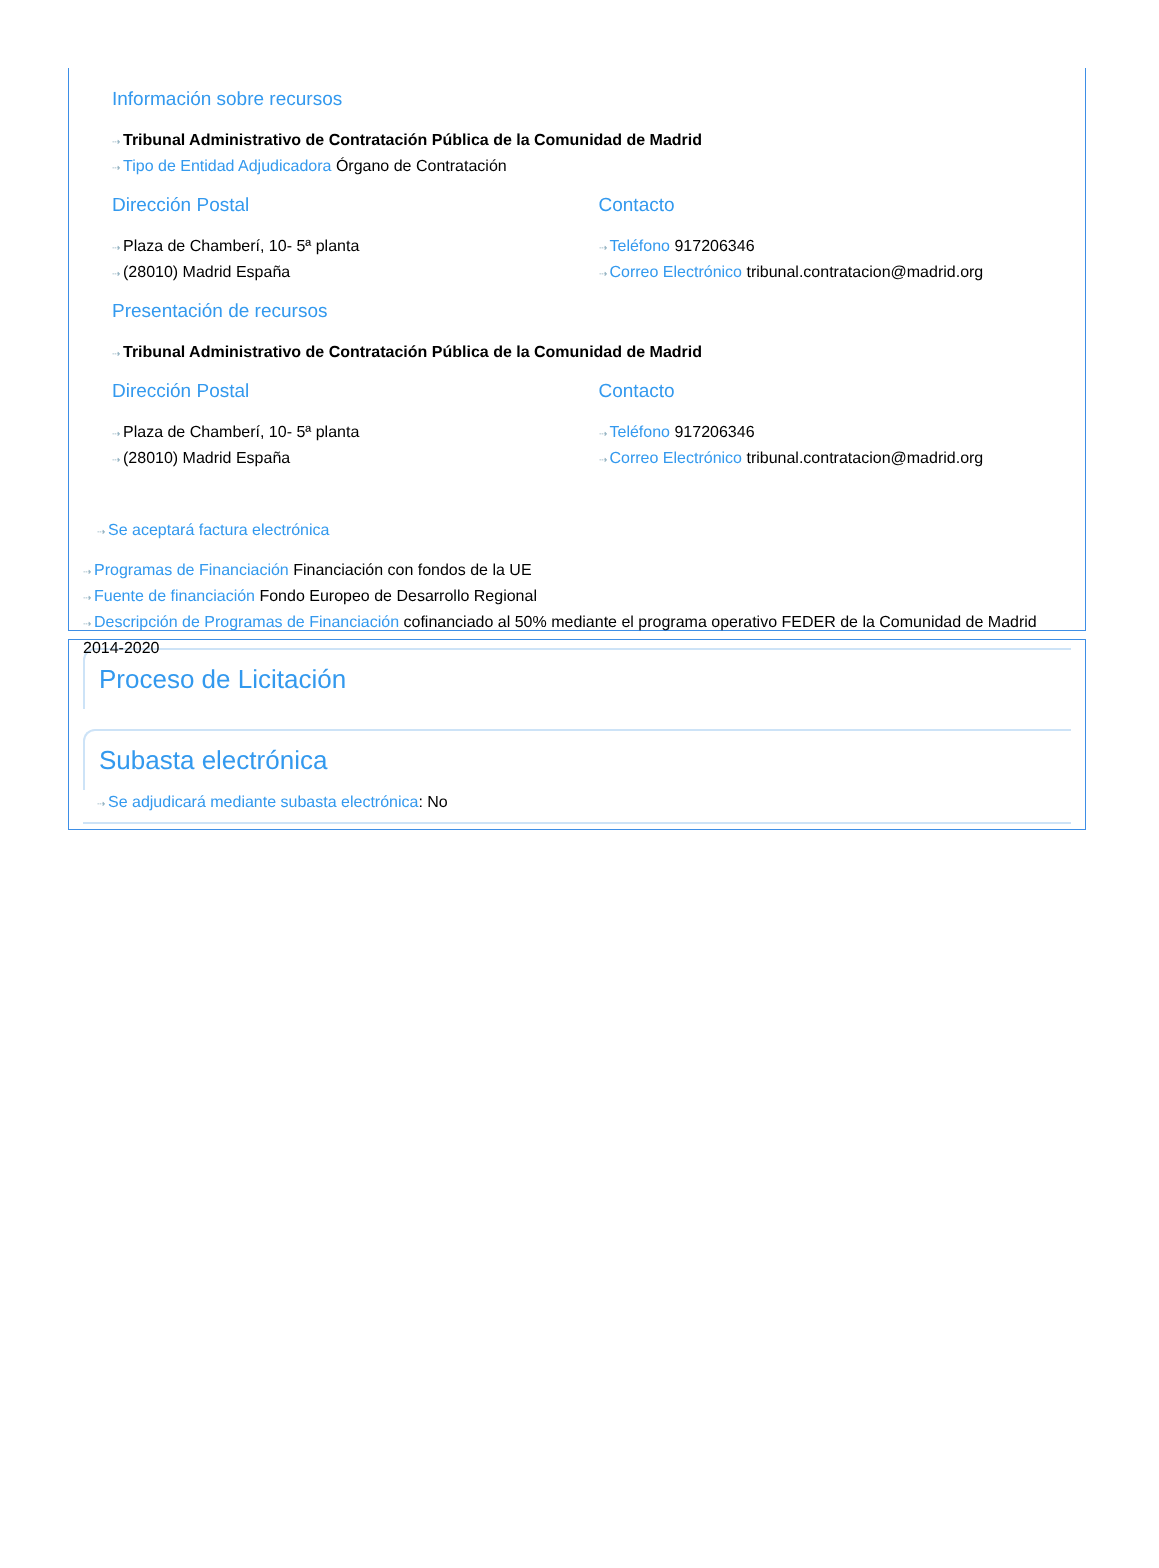Información sobre recursos
⇢ Tribunal Administrativo de Contratación Pública de la Comunidad de Madrid
⇢ Tipo de Entidad Adjudicadora Órgano de Contratación
Dirección Postal
⇢ Plaza de Chamberí, 10- 5ª planta
⇢ (28010) Madrid España
Contacto
⇢ Teléfono 917206346
⇢ Correo Electrónico tribunal.contratacion@madrid.org
Presentación de recursos
⇢ Tribunal Administrativo de Contratación Pública de la Comunidad de Madrid
Dirección Postal
⇢ Plaza de Chamberí, 10- 5ª planta
⇢ (28010) Madrid España
Contacto
⇢ Teléfono 917206346
⇢ Correo Electrónico tribunal.contratacion@madrid.org
⇢ Se aceptará factura electrónica
⇢ Programas de Financiación Financiación con fondos de la UE
⇢ Fuente de financiación Fondo Europeo de Desarrollo Regional
⇢ Descripción de Programas de Financiación cofinanciado al 50% mediante el programa operativo FEDER de la Comunidad de Madrid 2014-2020
Proceso de Licitación
Subasta electrónica
⇢ Se adjudicará mediante subasta electrónica: No